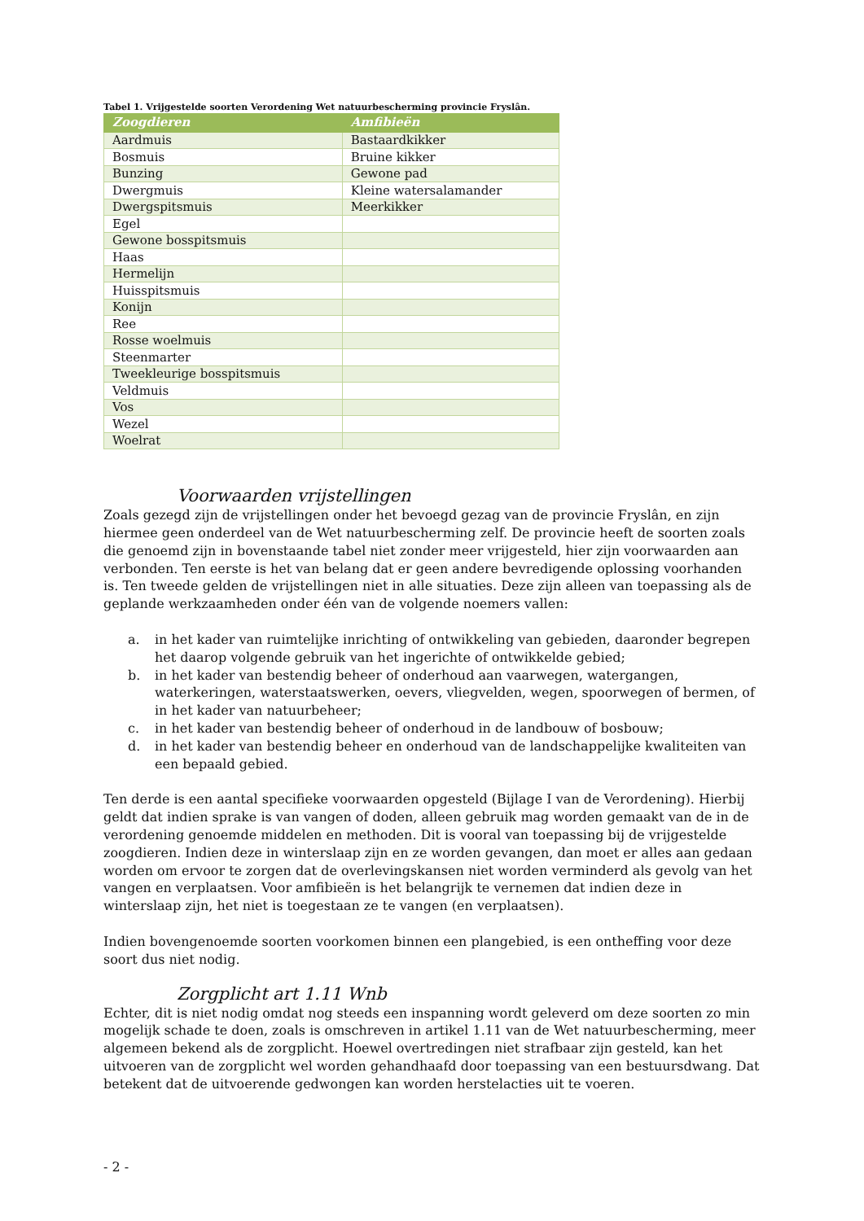Tabel 1. Vrijgestelde soorten Verordening Wet natuurbescherming provincie Fryslân.
| Zoogdieren | Amfibieën |
| --- | --- |
| Aardmuis | Bastaardkikker |
| Bosmuis | Bruine kikker |
| Bunzing | Gewone pad |
| Dwergmuis | Kleine watersalamander |
| Dwergspitsmuis | Meerkikker |
| Egel | |
| Gewone bosspitsmuis | |
| Haas | |
| Hermelijn | |
| Huisspitsmuis | |
| Konijn | |
| Ree | |
| Rosse woelmuis | |
| Steenmarter | |
| Tweekleurige bosspitsmuis | |
| Veldmuis | |
| Vos | |
| Wezel | |
| Woelrat | |
Voorwaarden vrijstellingen
Zoals gezegd zijn de vrijstellingen onder het bevoegd gezag van de provincie Fryslân, en zijn hiermee geen onderdeel van de Wet natuurbescherming zelf. De provincie heeft de soorten zoals die genoemd zijn in bovenstaande tabel niet zonder meer vrijgesteld, hier zijn voorwaarden aan verbonden. Ten eerste is het van belang dat er geen andere bevredigende oplossing voorhanden is. Ten tweede gelden de vrijstellingen niet in alle situaties. Deze zijn alleen van toepassing als de geplande werkzaamheden onder één van de volgende noemers vallen:
a. in het kader van ruimtelijke inrichting of ontwikkeling van gebieden, daaronder begrepen het daarop volgende gebruik van het ingerichte of ontwikkelde gebied;
b. in het kader van bestendig beheer of onderhoud aan vaarwegen, watergangen, waterkeringen, waterstaatswerken, oevers, vliegvelden, wegen, spoorwegen of bermen, of in het kader van natuurbeheer;
c. in het kader van bestendig beheer of onderhoud in de landbouw of bosbouw;
d. in het kader van bestendig beheer en onderhoud van de landschappelijke kwaliteiten van een bepaald gebied.
Ten derde is een aantal specifieke voorwaarden opgesteld (Bijlage I van de Verordening). Hierbij geldt dat indien sprake is van vangen of doden, alleen gebruik mag worden gemaakt van de in de verordening genoemde middelen en methoden. Dit is vooral van toepassing bij de vrijgestelde zoogdieren. Indien deze in winterslaap zijn en ze worden gevangen, dan moet er alles aan gedaan worden om ervoor te zorgen dat de overlevingskansen niet worden verminderd als gevolg van het vangen en verplaatsen. Voor amfibieën is het belangrijk te vernemen dat indien deze in winterslaap zijn, het niet is toegestaan ze te vangen (en verplaatsen).
Indien bovengenoemde soorten voorkomen binnen een plangebied, is een ontheffing voor deze soort dus niet nodig.
Zorgplicht art 1.11 Wnb
Echter, dit is niet nodig omdat nog steeds een inspanning wordt geleverd om deze soorten zo min mogelijk schade te doen, zoals is omschreven in artikel 1.11 van de Wet natuurbescherming, meer algemeen bekend als de zorgplicht. Hoewel overtredingen niet strafbaar zijn gesteld, kan het uitvoeren van de zorgplicht wel worden gehandhaafd door toepassing van een bestuursdwang. Dat betekent dat de uitvoerende gedwongen kan worden herstelacties uit te voeren.
- 2 -